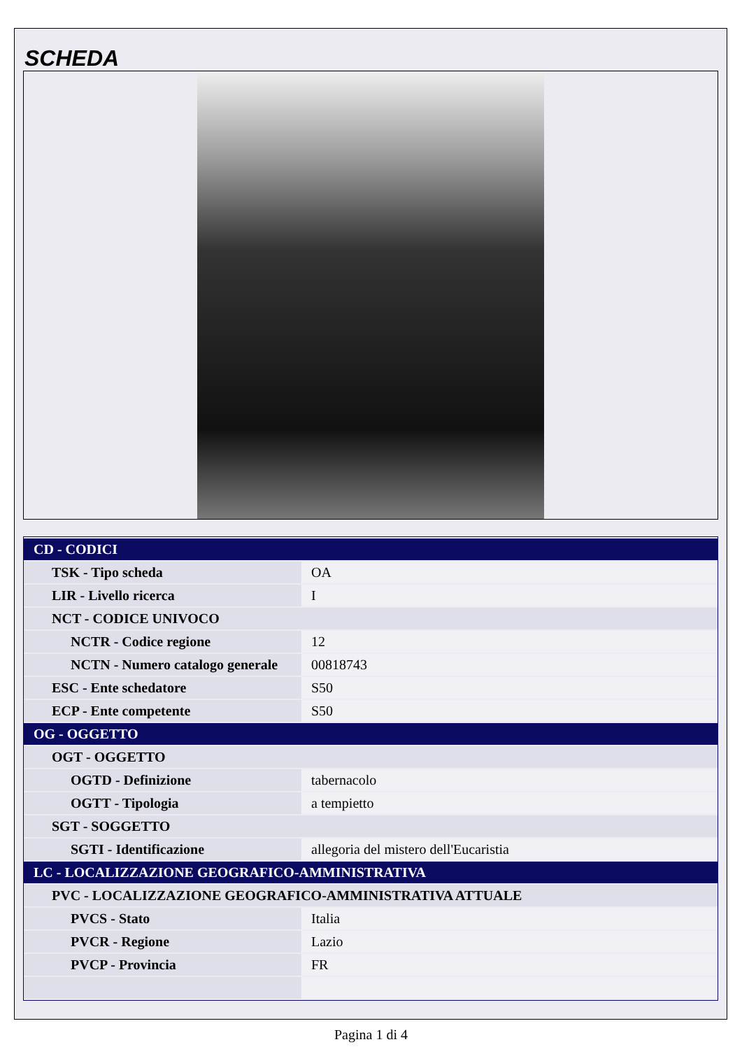SCHEDA
| CD - CODICI | |
| TSK - Tipo scheda | OA |
| LIR - Livello ricerca | I |
| NCT - CODICE UNIVOCO | |
| NCTR - Codice regione | 12 |
| NCTN - Numero catalogo generale | 00818743 |
| ESC - Ente schedatore | S50 |
| ECP - Ente competente | S50 |
| OG - OGGETTO | |
| OGT - OGGETTO | |
| OGTD - Definizione | tabernacolo |
| OGTT - Tipologia | a tempietto |
| SGT - SOGGETTO | |
| SGTI - Identificazione | allegoria del mistero dell'Eucaristia |
| LC - LOCALIZZAZIONE GEOGRAFICO-AMMINISTRATIVA | |
| PVC - LOCALIZZAZIONE GEOGRAFICO-AMMINISTRATIVA ATTUALE | |
| PVCS - Stato | Italia |
| PVCR - Regione | Lazio |
| PVCP - Provincia | FR |
Pagina 1 di 4